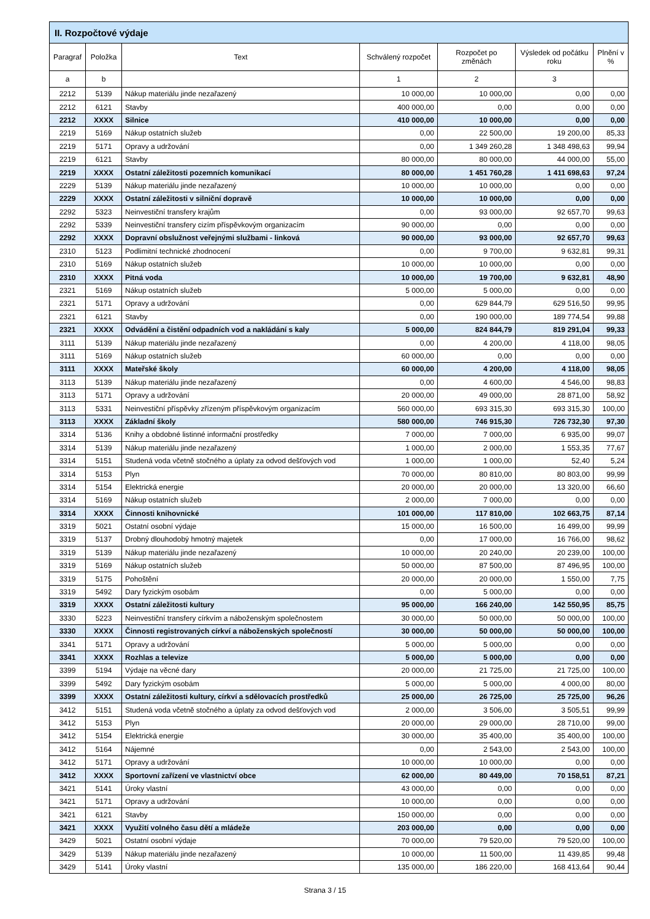| II. Rozpočtové výdaje | | | | | | |
| --- | --- | --- | --- | --- | --- | --- |
| Paragraf | Položka | Text | Schválený rozpočet | Rozpočet po změnách | Výsledek od počátku roku | Plnění v % |
| a | b | | 1 | 2 | 3 | |
| 2212 | 5139 | Nákup materiálu jinde nezařazený | 10 000,00 | 10 000,00 | 0,00 | 0,00 |
| 2212 | 6121 | Stavby | 400 000,00 | 0,00 | 0,00 | 0,00 |
| 2212 | XXXX | Silnice | 410 000,00 | 10 000,00 | 0,00 | 0,00 |
| 2219 | 5169 | Nákup ostatních služeb | 0,00 | 22 500,00 | 19 200,00 | 85,33 |
| 2219 | 5171 | Opravy a udržování | 0,00 | 1 349 260,28 | 1 348 498,63 | 99,94 |
| 2219 | 6121 | Stavby | 80 000,00 | 80 000,00 | 44 000,00 | 55,00 |
| 2219 | XXXX | Ostatní záležitosti pozemních komunikací | 80 000,00 | 1 451 760,28 | 1 411 698,63 | 97,24 |
| 2229 | 5139 | Nákup materiálu jinde nezařazený | 10 000,00 | 10 000,00 | 0,00 | 0,00 |
| 2229 | XXXX | Ostatní záležitosti v silniční dopravě | 10 000,00 | 10 000,00 | 0,00 | 0,00 |
| 2292 | 5323 | Neinvestiční transfery krajům | 0,00 | 93 000,00 | 92 657,70 | 99,63 |
| 2292 | 5339 | Neinvestiční transfery cizím příspěvkovým organizacím | 90 000,00 | 0,00 | 0,00 | 0,00 |
| 2292 | XXXX | Dopravní obslužnost veřejnými službami - linková | 90 000,00 | 93 000,00 | 92 657,70 | 99,63 |
| 2310 | 5123 | Podlimitní technické zhodnocení | 0,00 | 9 700,00 | 9 632,81 | 99,31 |
| 2310 | 5169 | Nákup ostatních služeb | 10 000,00 | 10 000,00 | 0,00 | 0,00 |
| 2310 | XXXX | Pitná voda | 10 000,00 | 19 700,00 | 9 632,81 | 48,90 |
| 2321 | 5169 | Nákup ostatních služeb | 5 000,00 | 5 000,00 | 0,00 | 0,00 |
| 2321 | 5171 | Opravy a udržování | 0,00 | 629 844,79 | 629 516,50 | 99,95 |
| 2321 | 6121 | Stavby | 0,00 | 190 000,00 | 189 774,54 | 99,88 |
| 2321 | XXXX | Odvádění a čistění odpadních vod a nakládání s kaly | 5 000,00 | 824 844,79 | 819 291,04 | 99,33 |
| 3111 | 5139 | Nákup materiálu jinde nezařazený | 0,00 | 4 200,00 | 4 118,00 | 98,05 |
| 3111 | 5169 | Nákup ostatních služeb | 60 000,00 | 0,00 | 0,00 | 0,00 |
| 3111 | XXXX | Mateřské školy | 60 000,00 | 4 200,00 | 4 118,00 | 98,05 |
| 3113 | 5139 | Nákup materiálu jinde nezařazený | 0,00 | 4 600,00 | 4 546,00 | 98,83 |
| 3113 | 5171 | Opravy a udržování | 20 000,00 | 49 000,00 | 28 871,00 | 58,92 |
| 3113 | 5331 | Neinvestiční příspěvky zřízeným příspěvkovým organizacím | 560 000,00 | 693 315,30 | 693 315,30 | 100,00 |
| 3113 | XXXX | Základní školy | 580 000,00 | 746 915,30 | 726 732,30 | 97,30 |
| 3314 | 5136 | Knihy a obdobné listinné informační prostředky | 7 000,00 | 7 000,00 | 6 935,00 | 99,07 |
| 3314 | 5139 | Nákup materiálu jinde nezařazený | 1 000,00 | 2 000,00 | 1 553,35 | 77,67 |
| 3314 | 5151 | Studená voda včetně stočného a úplaty za odvod dešťových vod | 1 000,00 | 1 000,00 | 52,40 | 5,24 |
| 3314 | 5153 | Plyn | 70 000,00 | 80 810,00 | 80 803,00 | 99,99 |
| 3314 | 5154 | Elektrická energie | 20 000,00 | 20 000,00 | 13 320,00 | 66,60 |
| 3314 | 5169 | Nákup ostatních služeb | 2 000,00 | 7 000,00 | 0,00 | 0,00 |
| 3314 | XXXX | Činnosti knihovnické | 101 000,00 | 117 810,00 | 102 663,75 | 87,14 |
| 3319 | 5021 | Ostatní osobní výdaje | 15 000,00 | 16 500,00 | 16 499,00 | 99,99 |
| 3319 | 5137 | Drobný dlouhodobý hmotný majetek | 0,00 | 17 000,00 | 16 766,00 | 98,62 |
| 3319 | 5139 | Nákup materiálu jinde nezařazený | 10 000,00 | 20 240,00 | 20 239,00 | 100,00 |
| 3319 | 5169 | Nákup ostatních služeb | 50 000,00 | 87 500,00 | 87 496,95 | 100,00 |
| 3319 | 5175 | Pohoštění | 20 000,00 | 20 000,00 | 1 550,00 | 7,75 |
| 3319 | 5492 | Dary fyzickým osobám | 0,00 | 5 000,00 | 0,00 | 0,00 |
| 3319 | XXXX | Ostatní záležitosti kultury | 95 000,00 | 166 240,00 | 142 550,95 | 85,75 |
| 3330 | 5223 | Neinvestiční transfery církvím a náboženským společnostem | 30 000,00 | 50 000,00 | 50 000,00 | 100,00 |
| 3330 | XXXX | Činnosti registrovaných církví a náboženských společností | 30 000,00 | 50 000,00 | 50 000,00 | 100,00 |
| 3341 | 5171 | Opravy a udržování | 5 000,00 | 5 000,00 | 0,00 | 0,00 |
| 3341 | XXXX | Rozhlas a televize | 5 000,00 | 5 000,00 | 0,00 | 0,00 |
| 3399 | 5194 | Výdaje na věcné dary | 20 000,00 | 21 725,00 | 21 725,00 | 100,00 |
| 3399 | 5492 | Dary fyzickým osobám | 5 000,00 | 5 000,00 | 4 000,00 | 80,00 |
| 3399 | XXXX | Ostatní záležitosti kultury, církví a sdělovacích prostředků | 25 000,00 | 26 725,00 | 25 725,00 | 96,26 |
| 3412 | 5151 | Studená voda včetně stočného a úplaty za odvod dešťových vod | 2 000,00 | 3 506,00 | 3 505,51 | 99,99 |
| 3412 | 5153 | Plyn | 20 000,00 | 29 000,00 | 28 710,00 | 99,00 |
| 3412 | 5154 | Elektrická energie | 30 000,00 | 35 400,00 | 35 400,00 | 100,00 |
| 3412 | 5164 | Nájemné | 0,00 | 2 543,00 | 2 543,00 | 100,00 |
| 3412 | 5171 | Opravy a udržování | 10 000,00 | 10 000,00 | 0,00 | 0,00 |
| 3412 | XXXX | Sportovní zařízení ve vlastnictví obce | 62 000,00 | 80 449,00 | 70 158,51 | 87,21 |
| 3421 | 5141 | Úroky vlastní | 43 000,00 | 0,00 | 0,00 | 0,00 |
| 3421 | 5171 | Opravy a udržování | 10 000,00 | 0,00 | 0,00 | 0,00 |
| 3421 | 6121 | Stavby | 150 000,00 | 0,00 | 0,00 | 0,00 |
| 3421 | XXXX | Využití volného času dětí a mládeže | 203 000,00 | 0,00 | 0,00 | 0,00 |
| 3429 | 5021 | Ostatní osobní výdaje | 70 000,00 | 79 520,00 | 79 520,00 | 100,00 |
| 3429 | 5139 | Nákup materiálu jinde nezařazený | 10 000,00 | 11 500,00 | 11 439,85 | 99,48 |
| 3429 | 5141 | Úroky vlastní | 135 000,00 | 186 220,00 | 168 413,64 | 90,44 |
Strana 3 / 15